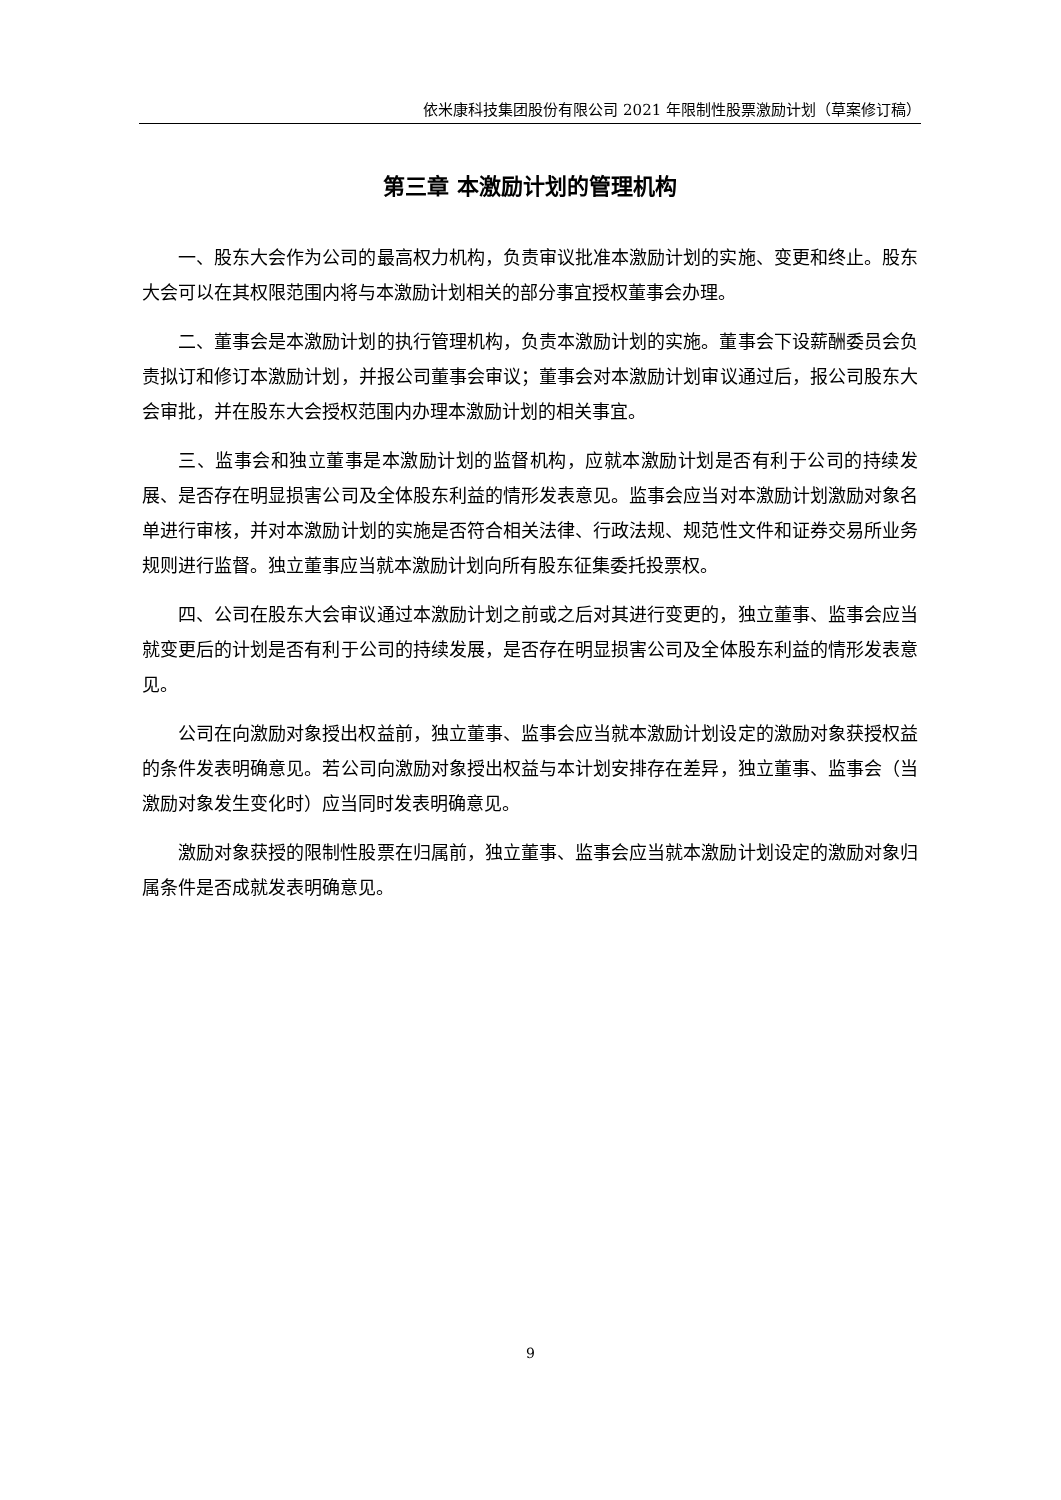依米康科技集团股份有限公司 2021 年限制性股票激励计划（草案修订稿）
第三章 本激励计划的管理机构
一、股东大会作为公司的最高权力机构，负责审议批准本激励计划的实施、变更和终止。股东大会可以在其权限范围内将与本激励计划相关的部分事宜授权董事会办理。
二、董事会是本激励计划的执行管理机构，负责本激励计划的实施。董事会下设薪酬委员会负责拟订和修订本激励计划，并报公司董事会审议；董事会对本激励计划审议通过后，报公司股东大会审批，并在股东大会授权范围内办理本激励计划的相关事宜。
三、监事会和独立董事是本激励计划的监督机构，应就本激励计划是否有利于公司的持续发展、是否存在明显损害公司及全体股东利益的情形发表意见。监事会应当对本激励计划激励对象名单进行审核，并对本激励计划的实施是否符合相关法律、行政法规、规范性文件和证券交易所业务规则进行监督。独立董事应当就本激励计划向所有股东征集委托投票权。
四、公司在股东大会审议通过本激励计划之前或之后对其进行变更的，独立董事、监事会应当就变更后的计划是否有利于公司的持续发展，是否存在明显损害公司及全体股东利益的情形发表意见。
公司在向激励对象授出权益前，独立董事、监事会应当就本激励计划设定的激励对象获授权益的条件发表明确意见。若公司向激励对象授出权益与本计划安排存在差异，独立董事、监事会（当激励对象发生变化时）应当同时发表明确意见。
激励对象获授的限制性股票在归属前，独立董事、监事会应当就本激励计划设定的激励对象归属条件是否成就发表明确意见。
9